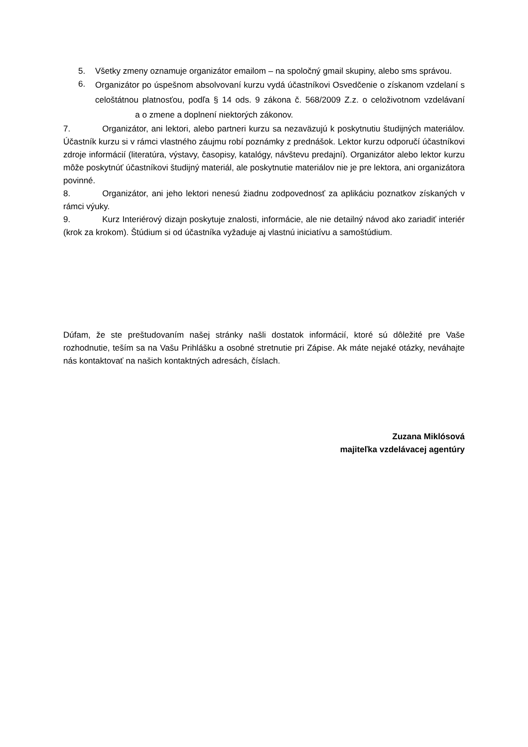5. Všetky zmeny oznamuje organizátor emailom – na spoločný gmail skupiny, alebo sms správou.
6.
Organizátor po úspešnom absolvovaní kurzu vydá účastníkovi Osvedčenie o získanom vzdelaní s celoštátnou platnosťou, podľa § 14 ods. 9 zákona č. 568/2009 Z.z. o celoživotnom vzdelávaní a o zmene a doplnení niektorých zákonov.
7. Organizátor, ani lektori, alebo partneri kurzu sa nezaväzujú k poskytnutiu študijných materiálov. Účastník kurzu si v rámci vlastného záujmu robí poznámky z prednášok. Lektor kurzu odporučí účastníkovi zdroje informácií (literatúra, výstavy, časopisy, katalógy, návštevu predajní). Organizátor alebo lektor kurzu môže poskytnúť účastníkovi študijný materiál, ale poskytnutie materiálov nie je pre lektora, ani organizátora povinné.
8. Organizátor, ani jeho lektori nenesú žiadnu zodpovednosť za aplikáciu poznatkov získaných v rámci výuky.
9. Kurz Interiérový dizajn poskytuje znalosti, informácie, ale nie detailný návod ako zariadiť interiér (krok za krokom). Štúdium si od účastníka vyžaduje aj vlastnú iniciatívu a samoštúdium.
Dúfam, že ste preštudovaním našej stránky našli dostatok informácií, ktoré sú dôležité pre Vaše rozhodnutie, teším sa na Vašu Prihlášku a osobné stretnutie pri Zápise. Ak máte nejaké otázky, neváhajte nás kontaktovať na našich kontaktných adresách, číslach.
Zuzana Miklósová
majiteľka vzdelávacej agentúry